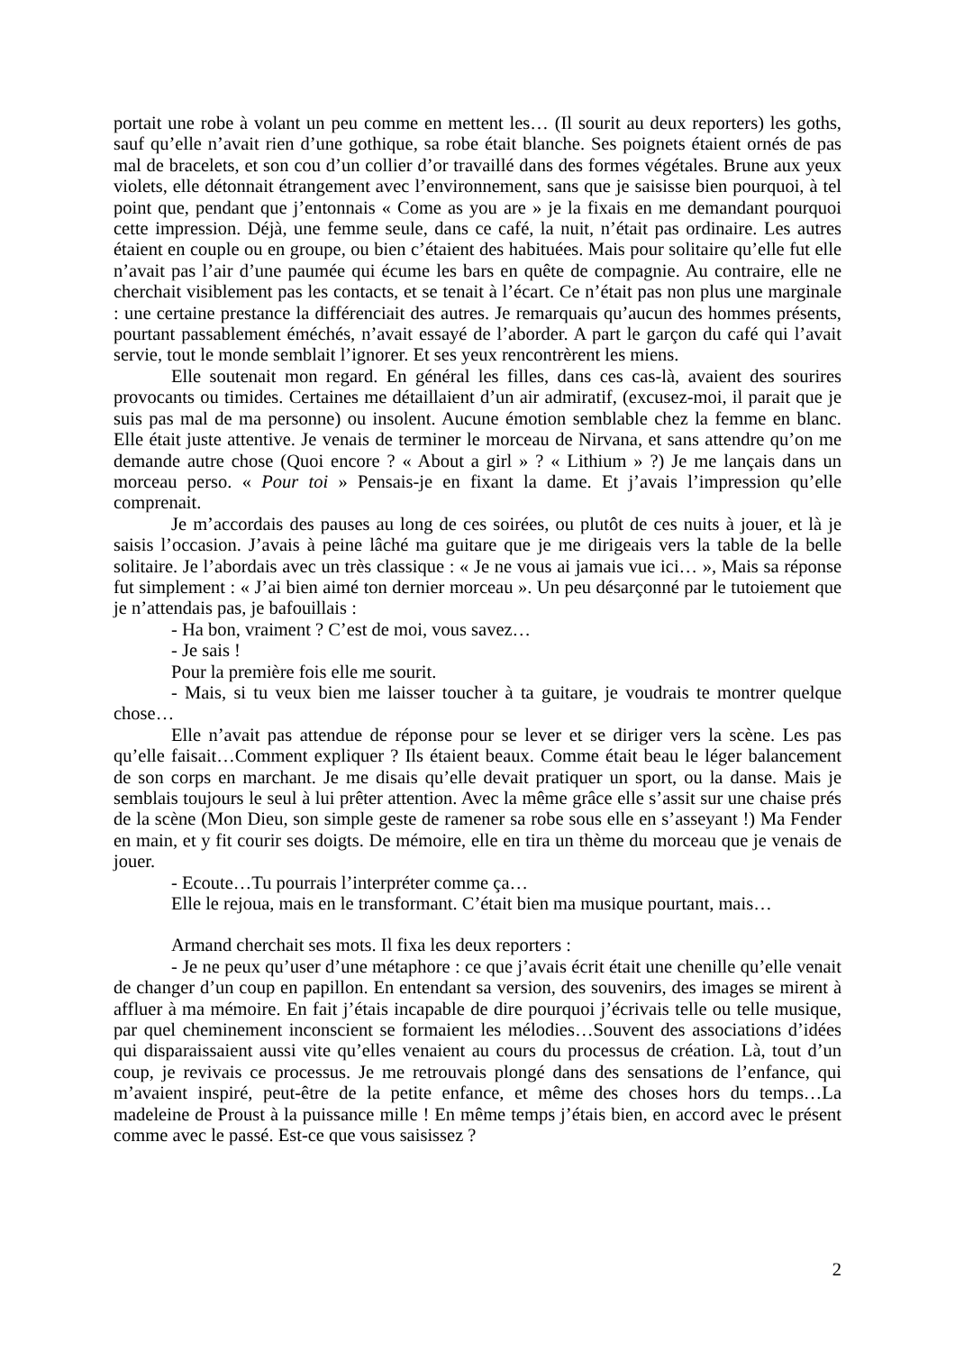portait une robe à volant un peu comme en mettent les… (Il sourit au deux reporters) les goths, sauf qu’elle n’avait rien d’une gothique, sa robe était blanche. Ses poignets étaient ornés de pas mal de bracelets, et son cou d’un collier d’or travaillé dans des formes végétales. Brune aux yeux violets, elle détonnait étrangement avec l’environnement, sans que je saisisse bien pourquoi, à tel point que, pendant que j’entonnais « Come as you are » je la fixais en me demandant pourquoi cette impression. Déjà, une femme seule, dans ce café, la nuit, n’était pas ordinaire. Les autres étaient en couple ou en groupe, ou bien c’étaient des habituées. Mais pour solitaire qu’elle fut elle n’avait pas l’air d’une paumée qui écume les bars en quête de compagnie. Au contraire, elle ne cherchait visiblement pas les contacts, et se tenait à l’écart. Ce n’était pas non plus une marginale : une certaine prestance la différenciait des autres. Je remarquais qu’aucun des hommes présents, pourtant passablement éméchés, n’avait essayé de l’aborder. A part le garçon du café qui l’avait servie, tout le monde semblait l’ignorer. Et ses yeux rencontrèrent les miens.
Elle soutenait mon regard. En général les filles, dans ces cas-là, avaient des sourires provocants ou timides. Certaines me détaillaient d’un air admiratif, (excusez-moi, il parait que je suis pas mal de ma personne) ou insolent. Aucune émotion semblable chez la femme en blanc. Elle était juste attentive. Je venais de terminer le morceau de Nirvana, et sans attendre qu’on me demande autre chose (Quoi encore ? « About a girl » ? « Lithium » ?) Je me lançais dans un morceau perso. « Pour toi » Pensais-je en fixant la dame. Et j’avais l’impression qu’elle comprenait.
Je m’accordais des pauses au long de ces soirées, ou plutôt de ces nuits à jouer, et là je saisis l’occasion. J’avais à peine lâché ma guitare que je me dirigeais vers la table de la belle solitaire. Je l’abordais avec un très classique : « Je ne vous ai jamais vue ici… », Mais sa réponse fut simplement : « J’ai bien aimé ton dernier morceau ». Un peu désarçonné par le tutoiement que je n’attendais pas, je bafouillais :
- Ha bon, vraiment ? C’est de moi, vous savez…
- Je sais !
Pour la première fois elle me sourit.
- Mais, si tu veux bien me laisser toucher à ta guitare, je voudrais te montrer quelque chose…
Elle n’avait pas attendue de réponse pour se lever et se diriger vers la scène. Les pas qu’elle faisait…Comment expliquer ? Ils étaient beaux. Comme était beau le léger balancement de son corps en marchant. Je me disais qu’elle devait pratiquer un sport, ou la danse. Mais je semblais toujours le seul à lui prêter attention. Avec la même grâce elle s’assit sur une chaise prés de la scène (Mon Dieu, son simple geste de ramener sa robe sous elle en s’asseyant !) Ma Fender en main, et y fit courir ses doigts. De mémoire, elle en tira un thème du morceau que je venais de jouer.
- Ecoute…Tu pourrais l’interpréter comme ça…
Elle le rejoua, mais en le transformant. C’était bien ma musique pourtant, mais…
Armand cherchait ses mots. Il fixa les deux reporters :
- Je ne peux qu’user d’une métaphore : ce que j’avais écrit était une chenille qu’elle venait de changer d’un coup en papillon. En entendant sa version, des souvenirs, des images se mirent à affluer à ma mémoire. En fait j’étais incapable de dire pourquoi j’écrivais telle ou telle musique, par quel cheminement inconscient se formaient les mélodies…Souvent des associations d’idées qui disparaissaient aussi vite qu’elles venaient au cours du processus de création. Là, tout d’un coup, je revivais ce processus. Je me retrouvais plongé dans des sensations de l’enfance, qui m’avaient inspiré, peut-être de la petite enfance, et même des choses hors du temps…La madeleine de Proust à la puissance mille ! En même temps j’étais bien, en accord avec le présent comme avec le passé. Est-ce que vous saisissez ?
2